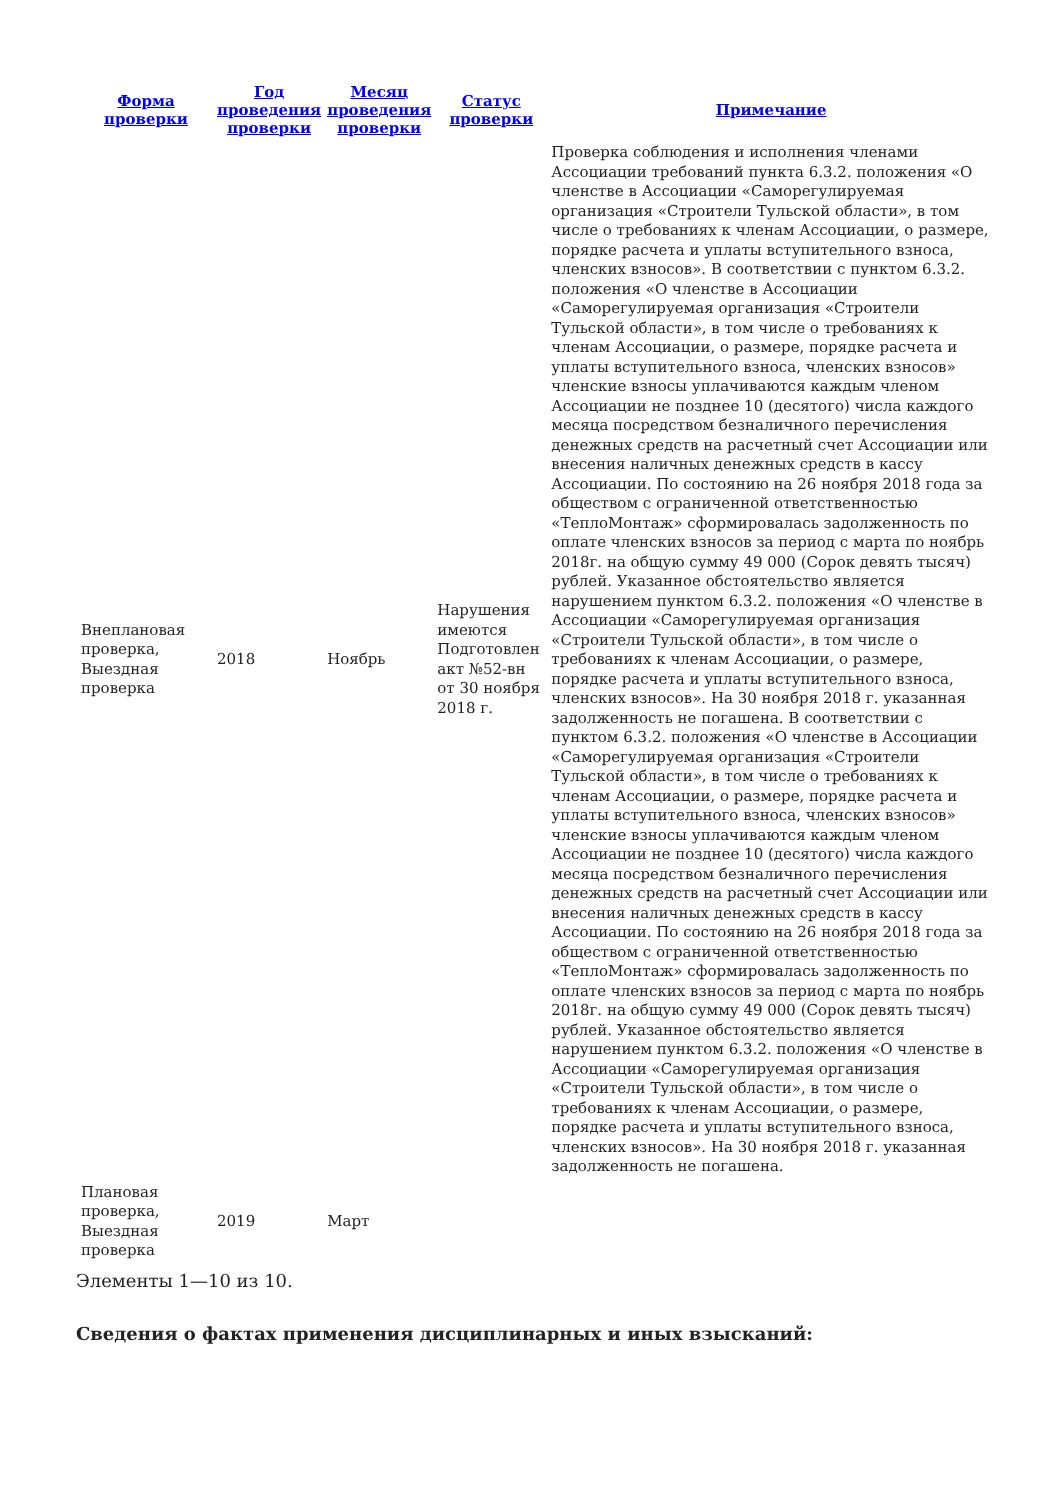| Форма проверки | Год проведения проверки | Месяц проведения проверки | Статус проверки | Примечание |
| --- | --- | --- | --- | --- |
| Внеплановая проверка, Выездная проверка | 2018 | Ноябрь | Нарушения имеются Подготовлен акт №52-вн от 30 ноября 2018 г. | Проверка соблюдения и исполнения членами Ассоциации требований пункта 6.3.2. положения «О членстве в Ассоциации «Саморегулируемая организация «Строители Тульской области», в том числе о требованиях к членам Ассоциации, о размере, порядке расчета и уплаты вступительного взноса, членских взносов». В соответствии с пунктом 6.3.2. положения «О членстве в Ассоциации «Саморегулируемая организация «Строители Тульской области», в том числе о требованиях к членам Ассоциации, о размере, порядке расчета и уплаты вступительного взноса, членских взносов» членские взносы уплачиваются каждым членом Ассоциации не позднее 10 (десятого) числа каждого месяца посредством безналичного перечисления денежных средств на расчетный счет Ассоциации или внесения наличных денежных средств в кассу Ассоциации. По состоянию на 26 ноября 2018 года за обществом с ограниченной ответственностью «ТеплоМонтаж» сформировалась задолженность по оплате членских взносов за период с марта по ноябрь 2018г. на общую сумму 49 000 (Сорок девять тысяч) рублей. Указанное обстоятельство является нарушением пунктом 6.3.2. положения «О членстве в Ассоциации «Саморегулируемая организация «Строители Тульской области», в том числе о требованиях к членам Ассоциации, о размере, порядке расчета и уплаты вступительного взноса, членских взносов». На 30 ноября 2018 г. указанная задолженность не погашена. В соответствии с пунктом 6.3.2. положения «О членстве в Ассоциации «Саморегулируемая организация «Строители Тульской области», в том числе о требованиях к членам Ассоциации, о размере, порядке расчета и уплаты вступительного взноса, членских взносов» членские взносы уплачиваются каждым членом Ассоциации не позднее 10 (десятого) числа каждого месяца посредством безналичного перечисления денежных средств на расчетный счет Ассоциации или внесения наличных денежных средств в кассу Ассоциации. По состоянию на 26 ноября 2018 года за обществом с ограниченной ответственностью «ТеплоМонтаж» сформировалась задолженность по оплате членских взносов за период с марта по ноябрь 2018г. на общую сумму 49 000 (Сорок девять тысяч) рублей. Указанное обстоятельство является нарушением пунктом 6.3.2. положения «О членстве в Ассоциации «Саморегулируемая организация «Строители Тульской области», в том числе о требованиях к членам Ассоциации, о размере, порядке расчета и уплаты вступительного взноса, членских взносов». На 30 ноября 2018 г. указанная задолженность не погашена. |
| Плановая проверка, Выездная проверка | 2019 | Март | | |
Элементы 1—10 из 10.
Сведения о фактах применения дисциплинарных и иных взысканий: